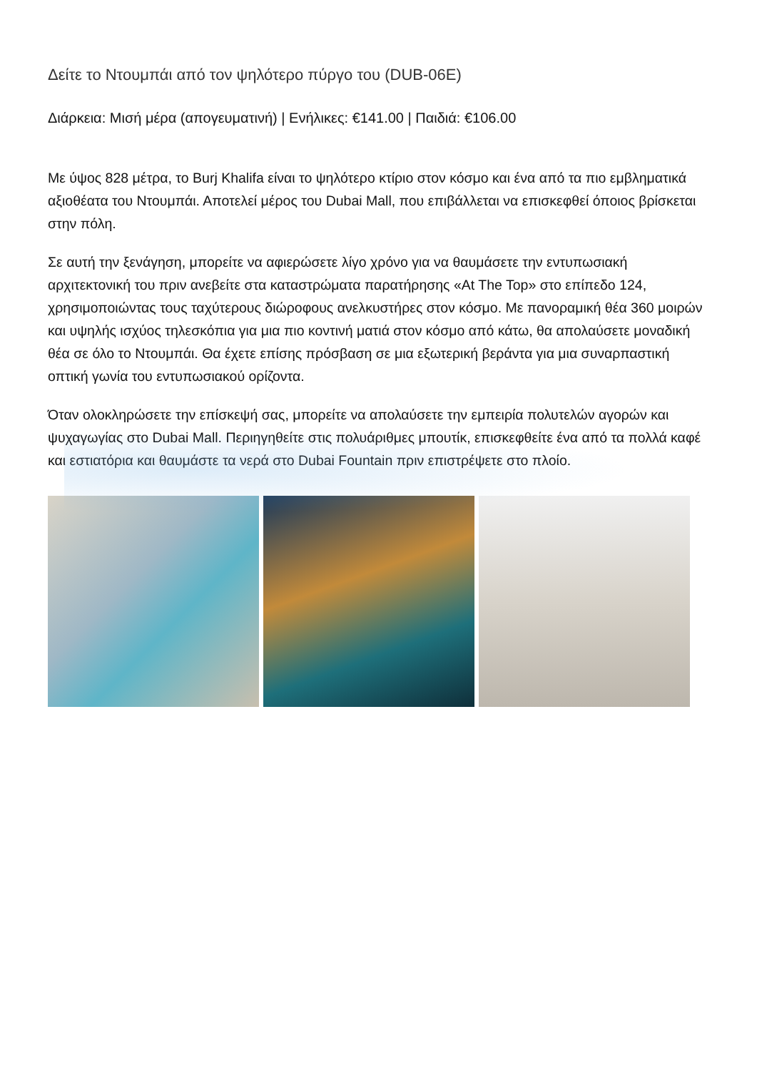Δείτε το Ντουμπάι από τον ψηλότερο πύργο του (DUB-06E)
Διάρκεια: Μισή μέρα (απογευματινή) | Ενήλικες: €141.00 | Παιδιά: €106.00
Με ύψος 828 μέτρα, το Burj Khalifa είναι το ψηλότερο κτίριο στον κόσμο και ένα από τα πιο εμβληματικά αξιοθέατα του Ντουμπάι. Αποτελεί μέρος του Dubai Mall, που επιβάλλεται να επισκεφθεί όποιος βρίσκεται στην πόλη.
Σε αυτή την ξενάγηση, μπορείτε να αφιερώσετε λίγο χρόνο για να θαυμάσετε την εντυπωσιακή αρχιτεκτονική του πριν ανεβείτε στα καταστρώματα παρατήρησης «At The Top» στο επίπεδο 124, χρησιμοποιώντας τους ταχύτερους διώροφους ανελκυστήρες στον κόσμο. Με πανοραμική θέα 360 μοιρών και υψηλής ισχύος τηλεσκόπια για μια πιο κοντινή ματιά στον κόσμο από κάτω, θα απολαύσετε μοναδική θέα σε όλο το Ντουμπάι. Θα έχετε επίσης πρόσβαση σε μια εξωτερική βεράντα για μια συναρπαστική οπτική γωνία του εντυπωσιακού ορίζοντα.
Όταν ολοκληρώσετε την επίσκεψή σας, μπορείτε να απολαύσετε την εμπειρία πολυτελών αγορών και ψυχαγωγίας στο Dubai Mall. Περιηγηθείτε στις πολυάριθμες μπουτίκ, επισκεφθείτε ένα από τα πολλά καφέ και εστιατόρια και θαυμάστε τα νερά στο Dubai Fountain πριν επιστρέψετε στο πλοίο.